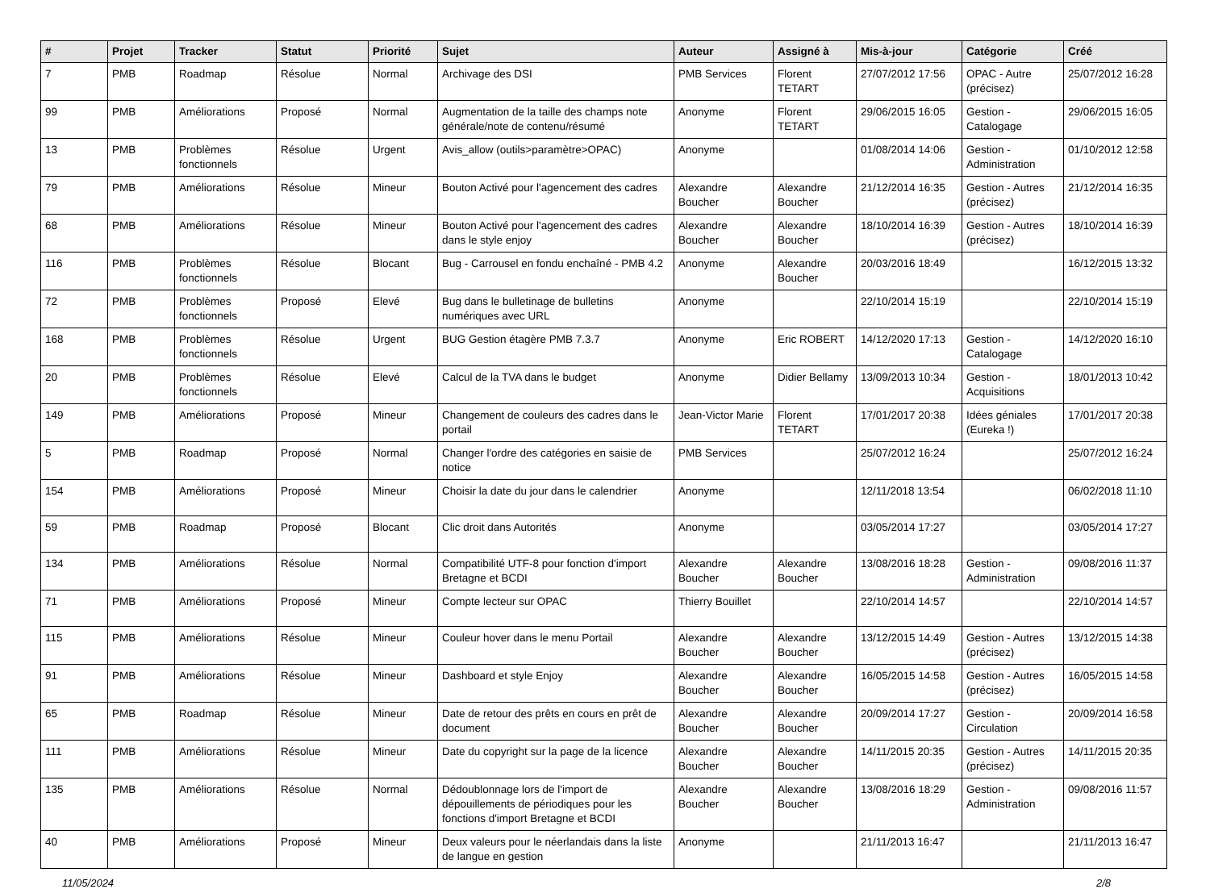| # | Projet | Tracker | Statut | Priorité | Sujet | Auteur | Assigné à | Mis-à-jour | Catégorie | Créé |
| --- | --- | --- | --- | --- | --- | --- | --- | --- | --- | --- |
| 7 | PMB | Roadmap | Résolue | Normal | Archivage des DSI | PMB Services | Florent TETART | 27/07/2012 17:56 | OPAC - Autre (précisez) | 25/07/2012 16:28 |
| 99 | PMB | Améliorations | Proposé | Normal | Augmentation de la taille des champs note générale/note de contenu/résumé | Anonyme | Florent TETART | 29/06/2015 16:05 | Gestion - Catalogage | 29/06/2015 16:05 |
| 13 | PMB | Problèmes fonctionnels | Résolue | Urgent | Avis_allow (outils>paramètre>OPAC) | Anonyme | | 01/08/2014 14:06 | Gestion - Administration | 01/10/2012 12:58 |
| 79 | PMB | Améliorations | Résolue | Mineur | Bouton Activé pour l'agencement des cadres | Alexandre Boucher | Alexandre Boucher | 21/12/2014 16:35 | Gestion - Autres (précisez) | 21/12/2014 16:35 |
| 68 | PMB | Améliorations | Résolue | Mineur | Bouton Activé pour l'agencement des cadres dans le style enjoy | Alexandre Boucher | Alexandre Boucher | 18/10/2014 16:39 | Gestion - Autres (précisez) | 18/10/2014 16:39 |
| 116 | PMB | Problèmes fonctionnels | Résolue | Blocant | Bug - Carrousel en fondu enchaîné - PMB 4.2 | Anonyme | Alexandre Boucher | 20/03/2016 18:49 | | 16/12/2015 13:32 |
| 72 | PMB | Problèmes fonctionnels | Proposé | Elevé | Bug dans le bulletinage de bulletins numériques avec URL | Anonyme | | 22/10/2014 15:19 | | 22/10/2014 15:19 |
| 168 | PMB | Problèmes fonctionnels | Résolue | Urgent | BUG Gestion étagère PMB 7.3.7 | Anonyme | Eric ROBERT | 14/12/2020 17:13 | Gestion - Catalogage | 14/12/2020 16:10 |
| 20 | PMB | Problèmes fonctionnels | Résolue | Elevé | Calcul de la TVA dans le budget | Anonyme | Didier Bellamy | 13/09/2013 10:34 | Gestion - Acquisitions | 18/01/2013 10:42 |
| 149 | PMB | Améliorations | Proposé | Mineur | Changement de couleurs des cadres dans le portail | Jean-Victor Marie | Florent TETART | 17/01/2017 20:38 | Idées géniales (Eureka !) | 17/01/2017 20:38 |
| 5 | PMB | Roadmap | Proposé | Normal | Changer l'ordre des catégories en saisie de notice | PMB Services | | 25/07/2012 16:24 | | 25/07/2012 16:24 |
| 154 | PMB | Améliorations | Proposé | Mineur | Choisir la date du jour dans le calendrier | Anonyme | | 12/11/2018 13:54 | | 06/02/2018 11:10 |
| 59 | PMB | Roadmap | Proposé | Blocant | Clic droit dans Autorités | Anonyme | | 03/05/2014 17:27 | | 03/05/2014 17:27 |
| 134 | PMB | Améliorations | Résolue | Normal | Compatibilité UTF-8 pour fonction d'import Bretagne et BCDI | Alexandre Boucher | Alexandre Boucher | 13/08/2016 18:28 | Gestion - Administration | 09/08/2016 11:37 |
| 71 | PMB | Améliorations | Proposé | Mineur | Compte lecteur sur OPAC | Thierry Bouillet | | 22/10/2014 14:57 | | 22/10/2014 14:57 |
| 115 | PMB | Améliorations | Résolue | Mineur | Couleur hover dans le menu Portail | Alexandre Boucher | Alexandre Boucher | 13/12/2015 14:49 | Gestion - Autres (précisez) | 13/12/2015 14:38 |
| 91 | PMB | Améliorations | Résolue | Mineur | Dashboard et style Enjoy | Alexandre Boucher | Alexandre Boucher | 16/05/2015 14:58 | Gestion - Autres (précisez) | 16/05/2015 14:58 |
| 65 | PMB | Roadmap | Résolue | Mineur | Date de retour des prêts en cours en prêt de document | Alexandre Boucher | Alexandre Boucher | 20/09/2014 17:27 | Gestion - Circulation | 20/09/2014 16:58 |
| 111 | PMB | Améliorations | Résolue | Mineur | Date du copyright sur la page de la licence | Alexandre Boucher | Alexandre Boucher | 14/11/2015 20:35 | Gestion - Autres (précisez) | 14/11/2015 20:35 |
| 135 | PMB | Améliorations | Résolue | Normal | Dédoublonnage lors de l'import de dépouillements de périodiques pour les fonctions d'import Bretagne et BCDI | Alexandre Boucher | Alexandre Boucher | 13/08/2016 18:29 | Gestion - Administration | 09/08/2016 11:57 |
| 40 | PMB | Améliorations | Proposé | Mineur | Deux valeurs pour le néerlandais dans la liste de langue en gestion | Anonyme | | 21/11/2013 16:47 | | 21/11/2013 16:47 |
11/05/2024 2/8